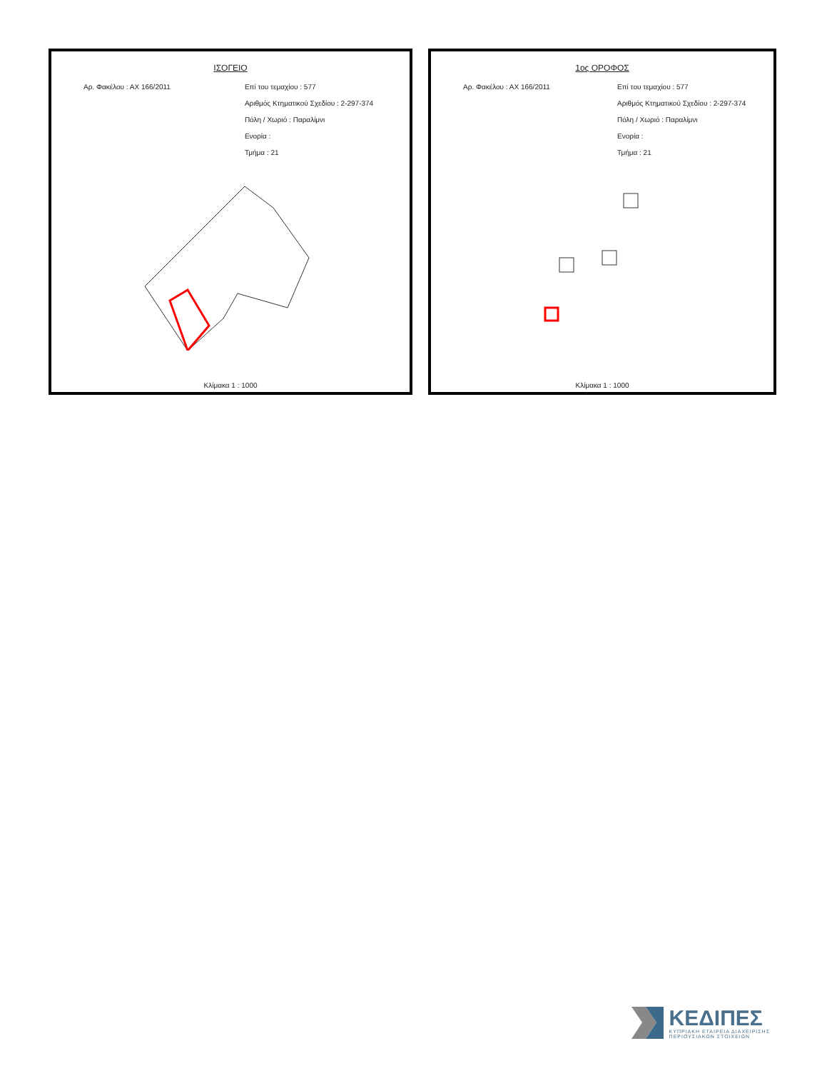ΙΣΟΓΕΙΟ
Αρ. Φακέλου : ΑΧ 166/2011 Επί του τεμαχίου : 577
Αριθμός Κτηματικού Σχεδίου : 2-297-374
Πόλη / Χωριό : Παραλίμνι
Ενορία :
Τμήμα : 21
Κλίμακα 1 : 1000
1ος ΟΡΟΦΟΣ
Αρ. Φακέλου : ΑΧ 166/2011 Επί του τεμαχίου : 577
Αριθμός Κτηματικού Σχεδίου : 2-297-374
Πόλη / Χωριό : Παραλίμνι
Ενορία :
Τμήμα : 21
Κλίμακα 1 : 1000
ΚΕΔΙΠΕΣ
ΚΥΠΡΙΑΚΗ ΕΤΑΙΡΕΙΑ ΔΙΑΧΕΙΡΙΣΗΣ
ΠΕΡΙΟΥΣΙΑΚΩΝ ΣΤΟΙΧΕΙΩΝ